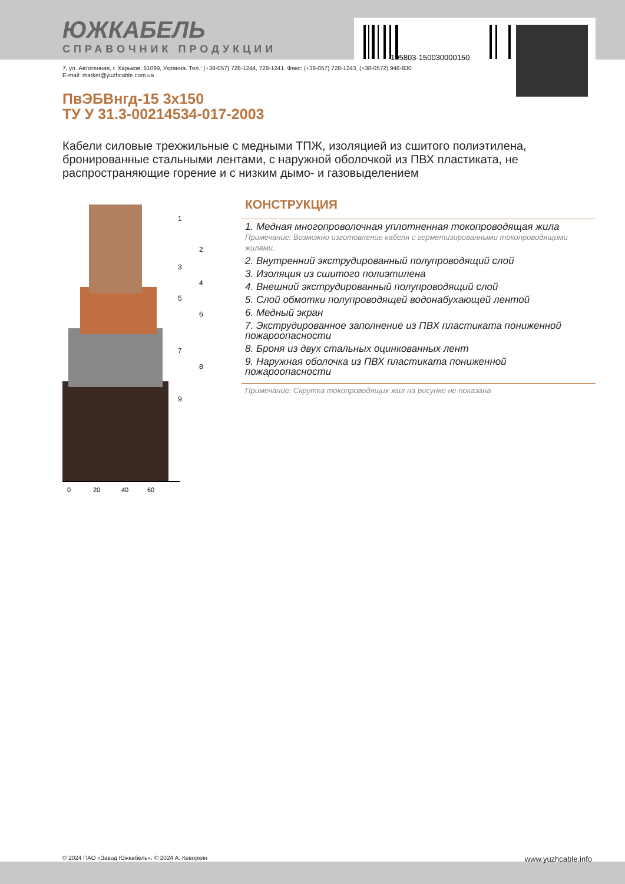105803-150030000150
ЮЖКАБЕЛЬ
СПРАВОЧНИК ПРОДУКЦИИ
7, ул. Автогенная, г. Харьков, 61099, Украина. Тел.: (+38-057) 728-1244, 728-1241. Факс: (+38-057) 728-1243, (+38-0572) 946-830
E-mail: market@yuzhcable.com.ua
ПвЭБВнгд-15 3х150
ТУ У 31.3-00214534-017-2003
Кабели силовые трехжильные с медными ТПЖ, изоляцией из сшитого полиэтилена, бронированные стальными лентами, с наружной оболочкой из ПВХ пластиката, не распространяющие горение и с низким дымо- и газовыделением
0
20
40
60
1
2
3
4
5
6
7
8
9
КОНСТРУКЦИЯ
1. Медная многопроволочная уплотненная токопроводящая жила
Примечание: Возможно изготовление кабеля с герметизированными токопроводящими жилами.
2. Внутренний экструдированный полупроводящий слой
3. Изоляция из сшитого полиэтилена
4. Внешний экструдированный полупроводящий слой
5. Слой обмотки полупроводящей водонабухающей лентой
6. Медный экран
7. Экструдированное заполнение из ПВХ пластиката пониженной пожароопасности
8. Броня из двух стальных оцинкованных лент
9. Наружная оболочка из ПВХ пластиката пониженной пожароопасности
Примечание: Скрутка токопроводящих жил на рисунке не показана
© 2024 ПАО «Завод Южкабель». © 2024 А. Кеворкян www.yuzhcable.info